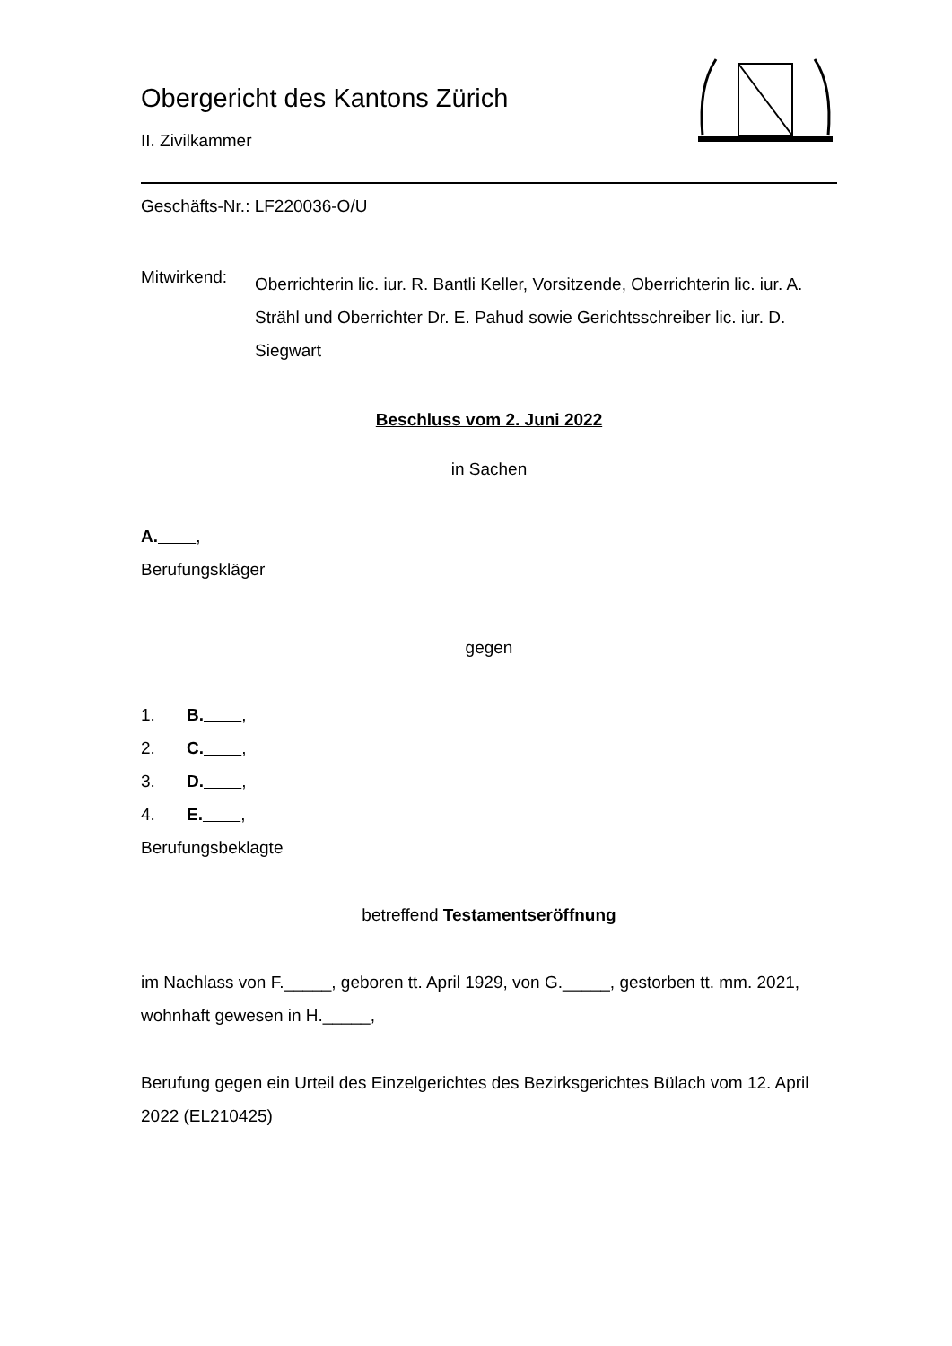Obergericht des Kantons Zürich
II. Zivilkammer
Geschäfts-Nr.: LF220036-O/U
Mitwirkend:
Oberrichterin lic. iur. R. Bantli Keller, Vorsitzende, Oberrichterin lic. iur. A. Strähl und Oberrichter Dr. E. Pahud sowie Gerichtsschreiber lic. iur. D. Siegwart
Beschluss vom 2. Juni 2022
in Sachen
A. ,
Berufungskläger
gegen
1. B. ,
2. C. ,
3. D. ,
4. E. ,
Berufungsbeklagte
betreffend Testamentseröffnung
im Nachlass von F._____, geboren tt. April 1929, von G._____, gestorben tt. mm. 2021, wohnhaft gewesen in H._____,
Berufung gegen ein Urteil des Einzelgerichtes des Bezirksgerichtes Bülach vom 12. April 2022 (EL210425)